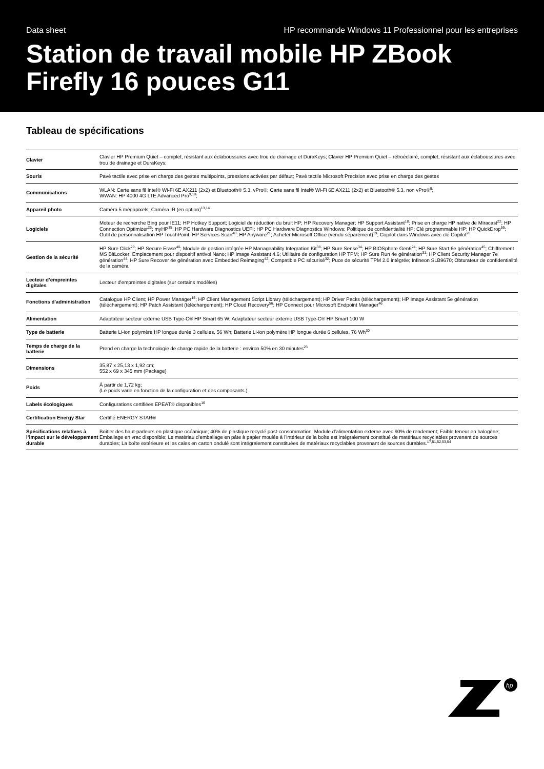Data sheet HP recommande Windows 11 Professionnel pour les entreprises
Station de travail mobile HP ZBook Firefly 16 pouces G11
Tableau de spécifications
| Clavier | Clavier HP Premium Quiet – complet, résistant aux éclaboussures avec trou de drainage et DuraKeys; Clavier HP Premium Quiet – rétroéclairé, complet, résistant aux éclaboussures avec trou de drainage et DuraKeys; |
| Souris | Pavé tactile avec prise en charge des gestes multipoints, pressions activées par défaut; Pavé tactile Microsoft Precision avec prise en charge des gestes |
| Communications | WLAN: Carte sans fil Intel® Wi-Fi 6E AX211 (2x2) et Bluetooth® 5.3, vPro®; Carte sans fil Intel® Wi-Fi 6E AX211 (2x2) et Bluetooth® 5.3, non vPro®<sup>9</sup>; WWAN: HP 4000 4G LTE Advanced Pro<sup>9,10</sup>; |
| Appareil photo | Caméra 5 mégapixels; Caméra IR (en option)<sup>13,14</sup> |
| Logiciels | Moteur de recherche Bing pour IE11; HP Hotkey Support; Logiciel de réduction du bruit HP; HP Recovery Manager; HP Support Assistant<sup>18</sup>; Prise en charge HP native de Miracast<sup>22</sup>; HP Connection Optimizer<sup>26</sup>; myHP<sup>35</sup>; HP PC Hardware Diagnostics UEFI; HP PC Hardware Diagnostics Windows; Politique de confidentialité HP; Clé programmable HP; HP QuickDrop<sup>55</sup>; Outil de personnalisation HP TouchPoint; HP Services Scan<sup>48</sup>; HP Anyware<sup>21</sup>; Acheter Microsoft Office (vendu séparément)<sup>19</sup>; Copilot dans Windows avec clé Copilot<sup>20</sup> |
| Gestion de la sécurité | HP Sure Click<sup>29</sup>; HP Secure Erase<sup>40</sup>; Module de gestion intégrée HP Manageability Integration Kit<sup>38</sup>; HP Sure Sense<sup>34</sup>; HP BIOSphere Gen6<sup>24</sup>; HP Sure Start 6e génération<sup>45</sup>; Chiffrement MS BitLocker; Emplacement pour dispositif antivol Nano; HP Image Assistant 4.6; Utilitaire de configuration HP TPM; HP Sure Run 4e génération<sup>31</sup>; HP Client Security Manager 7e génération<sup>44</sup>; HP Sure Recover 4e génération avec Embedded Reimaging<sup>42</sup>; Compatible PC sécurisé<sup>32</sup>; Puce de sécurité TPM 2.0 intégrée; Infineon SLB9670; Obturateur de confidentialité de la caméra |
| Lecteur d’empreintes digitales | Lecteur d'empreintes digitales (sur certains modèles) |
| Fonctions d'administration | Catalogue HP Client; HP Power Manager<sup>15</sup>; HP Client Management Script Library (téléchargement); HP Driver Packs (téléchargement); HP Image Assistant 5e génération (téléchargement); HP Patch Assistant (téléchargement); HP Cloud Recovery<sup>56</sup>; HP Connect pour Microsoft Endpoint Manager<sup>46</sup> |
| Alimentation | Adaptateur secteur externe USB Type-C® HP Smart 65 W; Adaptateur secteur externe USB Type-C® HP Smart 100 W |
| Type de batterie | Batterie Li-ion polymère HP longue durée 3 cellules, 56 Wh; Batterie Li-ion polymère HP longue durée 6 cellules, 76 Wh<sup>30</sup> |
| Temps de charge de la batterie | Prend en charge la technologie de charge rapide de la batterie : environ 50% en 30 minutes<sup>23</sup> |
| Dimensions | 35,87 x 25,13 x 1,92 cm; 552 x 69 x 345 mm (Package) |
| Poids | À partir de 1,72 kg; (Le poids varie en fonction de la configuration et des composants.) |
| Labels écologiques | Configurations certifiées EPEAT® disponibles<sup>16</sup> |
| Certification Energy Star | Certifié ENERGY STAR® |
| Spécifications relatives à l’impact sur le développement durable | Boîtier des haut-parleurs en plastique océanique; 40% de plastique recyclé post-consommation; Module d’alimentation externe avec 90% de rendement; Faible teneur en halogène; Emballage en vrac disponible; Le matériau d’emballage en pâte à papier moulée à l’intérieur de la boîte est intégralement constitué de matériaux recyclables provenant de sources durables; La boîte extérieure et les cales en carton ondulé sont intégralement constituées de matériaux recyclables provenant de sources durables.<sup>17,51,52,53,54</sup> |
hp